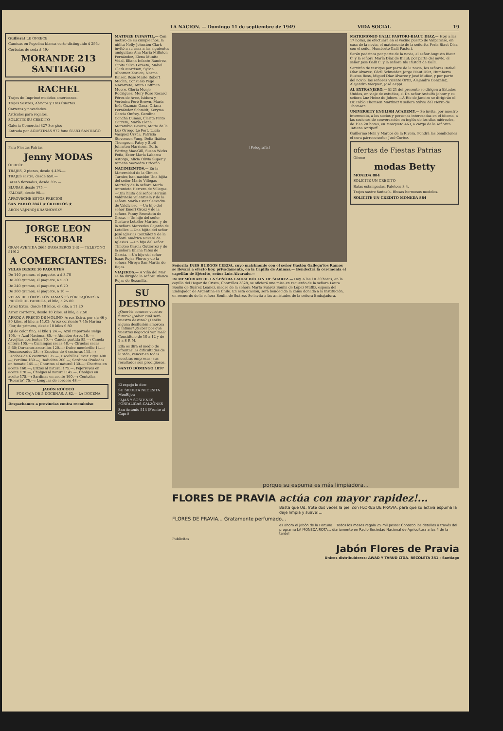LA NACION. — Domingo 11 de septiembre de 1949 VIDA SOCIAL 19
Guillerat LE OFRECE
Camisas en Popelina blanca corte distinguido $ 295.-
Corbatas de seda $ 49.-
MORANDE 213 SANTIAGO
RACHEL
Trajes de Imprimé modelos americanos.
Trajes Sastres, Abrigos y Tres Cuartos.
Carteras y novedades.
Artículos para regalos.
SOLICITE SU CREDITO
Galería Comercial 327 3er piso
Entrada por AGUSTINAS 972 fono 65583 SANTIAGO.
Para Fiestas Patrias
Jenny MODAS
OFRECE:
TRAJES, 2 piezas, desde $ 495.—
TRAJES sastre, desde 650.—
BATAS floreadas, desde 395.—
BLUSAS, desde 175.—
FALDAS, desde 90.—
APROVECHE ESTOS PRECIOS
SAN PABLO 2841 ★ CREDITOS ★
ARON VAJNROJ KRASNOVSKY
JORGE LEON ESCOBAR
GRAN AVENIDA 2665 (PARADEROS 2-3) — TELEFONO 51912
A COMERCIANTES:
VELAS DESDE 10 PAQUETES
De 140 gramos, el paquete, a $ 3.70
De 200 gramos, el paquete, a 5.50
De 240 gramos, el paquete, a 6.70
De 360 gramos, el paquete, a 10.—
VELAS DE TODOS LOS TAMAÑOS POR CAJONES A PRECIO DE FABRICA, el kilo, a 25.80
Arroz Extra, desde 10 kilos, el kilo, a 11.20
Arroz corriente, desde 10 kilos, el kilo, a 7.50
ARROZ A PRECIO DE MOLINO. Arroz Extra, por s|c 46 y 80 kilos, el kilo, a 11.02; Arroz corriente 7.45; Harina Flor, de primera, desde 10 kilos 6.80
Ají de color fino, el kilo $ 24.—; Azul Importado Belga 105.—; Azul Nacional 85.—; Almidón Arroz 16.—; Arvejitas corrientes 70.—; Canela partida 85.—; Canela entera 105.—; Callampas secas 48.—; Ciruelas secas 5.60; Duraznos amarillos 120.—; Dulce membrillo 14.—; Descarozados 28.—; Escobas de 4 costuras 115.—; Escobas de 6 costuras 135.—; Escobillas lavar Tigre 400.—; Perilina 160.—; Radiolina 200.—; Sardinas Ovaladas en tomate 145.—; Choritos al natural 130.—; Choritos en aceite 160.—; Erizos al natural 175.—; Pejerreyes en aceite 170.—; Cholgas al natural 145.—; Cholgas en aceite 175.—; Sardinas en aceite 160.—; Centollas "Rosario" 75.—; Lenguas de cordero 48.—
JABON ROCOCO
POR CAJA DE 5 DOCENAS, A 82.— LA DOCENA
Despachamos a provincias contra reembolso
MATINEE INFANTIL.— Con motivo de su cumpleaños, la niñita Nelly Johnston Clark invitó a su casa a las siguientes amiguitas: Ana María Millnton Fernández, Elena Munita Vidal, Eliana Infante Ramírez, Cipita Silva Lezaeta, Mabel Clark Morrison, Sylvia Albornoz Zoruco, Norma Kaiser, Rose Marie Robert Maclin, Consuelo Pege Navarrete, Anita Hoffman Moore, Gloria Monje Rodríguez, Mery Rose Recard Pérez de Arce, Isidora y Verónica Peró Brown, María Inés Guzmán Gana, Oriana Fernández Schmidt, Keryma García Onfrey, Carolina Concha Dumas, Clarita Pinto Carrera, María Elena Marambio Devoto, María de la Luz Orrego Le Fort, Lucía Vásquez Urzúa, Patricia Stevenson Yung, Delia Ibáñez Thompson, Patry y Sibil Johnston Harrison, Doris Witting Mac-Gill, Susan Wicks Peña, Ester María Labarca Astorga, Alicia Olivia Super y Ximena Saavedra Briceño.
NACIMIENTOS.— En la Maternidad de la Clínica Tarnier, han nacido: Una hijita del señor Mario Villegas Martel y de la señora María Antonieta Herrera de Villegas. —Una hijita del señor Hernán Valdivieso Valenzuela y de la señora María Ester Seavedra de Valdivieso. —Un hijo del señor Emeri Grosz y de la señora Panny Bronstein de Grosz. —Un hijo del señor Gustavo Leteller Martner y de la señora Mercedes Gajardo de Leteller. —Una hijita del señor José Iglesias González y de la señora América Ravera de Iglesias. —Un hijo del señor Timoteo García Gutiérrez y de la señora Eliana Yates de García. —Un hijo del señor Isaac Rojas Flores y de la señora Mireya San Martín de Rojas.
VIAJEROS.— A Viña del Mar se ha dirigido la señora Blanca Rojas de Bezanilla.
SU DESTINO
¿Queréis conocer vuestro futuro? ¿Saber cuál será vuestro destino? ¿Tenéis alguna desilusión amorosa o íntima? ¿Saber por qué vuestros negocios van mal? Consúltele de 10 a 12 y de 2 a 8 P. M.
Ella os dirá el medio de afrontar las dificultades de la vida; vencer en todas vuestras empresas; sus resultados son prodigiosos.
SANTO DOMINGO 1897
El espejo lo dice
SU SILUETA NECESITA MonBijou
FAJAS Y SOSTENES, PORTALIGAS-CALZONES
San Antonio 514 (Frente al Capri)
[Fotografía]
Señorita INES BURGOS CERDA, cuyo matrimonio con el señor Gastón Gallegu'los Ramos se llevará a efecto hoy, privadamente, en la Capilla de Animas.— Bendecirá la ceremonia el capellán de Ejército, señor Luis Alvarado.—
IN MEMORIAM DE LA SEÑORA LAURA BOULIN DE SUAREZ.— Hoy, a las 10.30 horas, en la capilla del Hogar de Cristo, Chorrillos 3828, se oficiará una misa en recuerdo de la señora Laura Boulin de Suárez Leanez, madre de la señora Marta Suárez Boulin de López Müfliz, esposa del Embajador de Argentina en Chile. En esta ocasión, será bendecida la cama donada a la institución, en recuerdo de la señora Boulin de Suárez. Se invita a las amistades de la señora Embajadora.
MATRIMONIO GALLI PASTORI-BIAUT DIAZ.— Hoy, a las 17 horas, se efectuará en el vecino puerto de Valparaíso, en casa de la novia, el matrimonio de la señorita Perla Biaut Díaz con el señor Humberto Galli Pastori.
Serán padrinos por parte de la novia, el señor Augusto Biaut C. y la señora María Díaz de Biaut; por parte del novio, el señor José Galli C. y la señora Ida Pastori de Galli.
Servirán de testigos por parte de la novia, los señores Rafael Díaz Alvarez, Cécil Schneider, Jorge Biaut Díaz, Humberto Bustos Ross, Miguel Díaz Alvarez y José Muñoz, y por parte del novio, los señores Vicente Ortiz, Alejandro González, Alejandro Vásquez, José Zeppi.
AL EXTRANJERO.— El 21 del presente se dirigen a Estados Unidos, en viaje de estudios, el Dr. señor Andulfo Johow y su señora Luz Heinz de Johow. —A Río de Janeiro se dirigirán el Dr. Pablo Thomsen Martínez y señora Sylvia del Fierro de Thomsen.
UNIVERSITY ENGLISH ACADEMY.— Se invita, por nuestro intermedio, a los socios y personas interesadas en el idioma, a las sesiones de conversación en inglés de los días miércoles, de 19 a 20 horas, en Mosqueto 463, a cargo de la señorita Tatiana Antipoff.
Guillermo Hein y Marcos de la Rivera. Pondrá las bendiciones el cura párroco señor José Cortez.
ofertas de Fiestas Patrias
Ofrece
modas Betty
MONEDA 884
SOLICITE UN CREDITO
Batas estampadas. Paletoes 3|4.
Trajes sastre fantasía. Blusas hermosos modelos.
SOLICITE UN CREDITO MONEDA 884
porque su espuma es más limpiadora...
FLORES DE PRAVIA actúa con mayor rapidez!...
Basta que Ud. frote dos veces la piel con FLORES DE PRAVIA, para que su activa espuma la deje limpia y suave!...
FLORES DE PRAVIA... Gratamente perfumado...
es ahora el jabón de la Fortuna... Todos los meses regala 25 mil pesos! Conozco los detalles a través del programa LA MONEDA ROTA... diariamente en Radio Sociedad Nacional de Agricultura a las 4 de la tarde!
Publicitas
Jabón Flores de Pravia
Unicos distribuidores: AWAD Y TARUD LTDA. RECOLETA 351 - Santiago